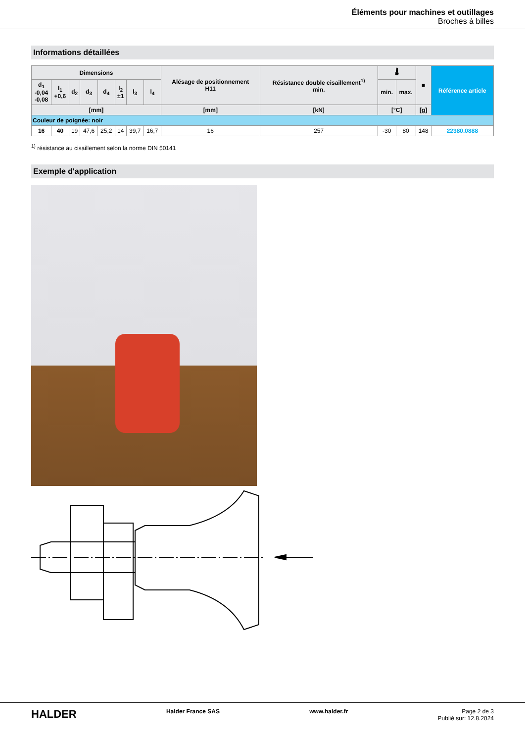Éléments pour machines et outillages
Broches à billes
Informations détaillées
| Dimensions | | | | | | | | Alésage de positionnement H11 | Résistance double cisaillement<sup>1)</sup> min. | 🌡 | | ■ | Référence article |
| --- | --- | --- | --- | --- | --- | --- | --- | --- | --- | --- | --- | --- | --- |
| d<sub>1</sub> -0,04 -0,08 | l<sub>1</sub> +0,6 | d<sub>2</sub> | d<sub>3</sub> | d<sub>4</sub> | l<sub>2</sub> ±1 | l<sub>3</sub> | l<sub>4</sub> | | | min. | max. | | |
| [mm] | | | | | | | | [mm] | [kN] | [°C] | | [g] | |
| Couleur de poignée: noir | | | | | | | | | | | | | |
| 16 | 40 | 19 | 47,6 | 25,2 | 14 | 39,7 | 16,7 | 16 | 257 | -30 | 80 | 148 | 22380.0888 |
<sup>1)</sup> résistance au cisaillement selon la norme DIN 50141
Exemple d'application
HALDER
Halder France SAS www.halder.fr Page 2 de 3
Publié sur: 12.8.2024